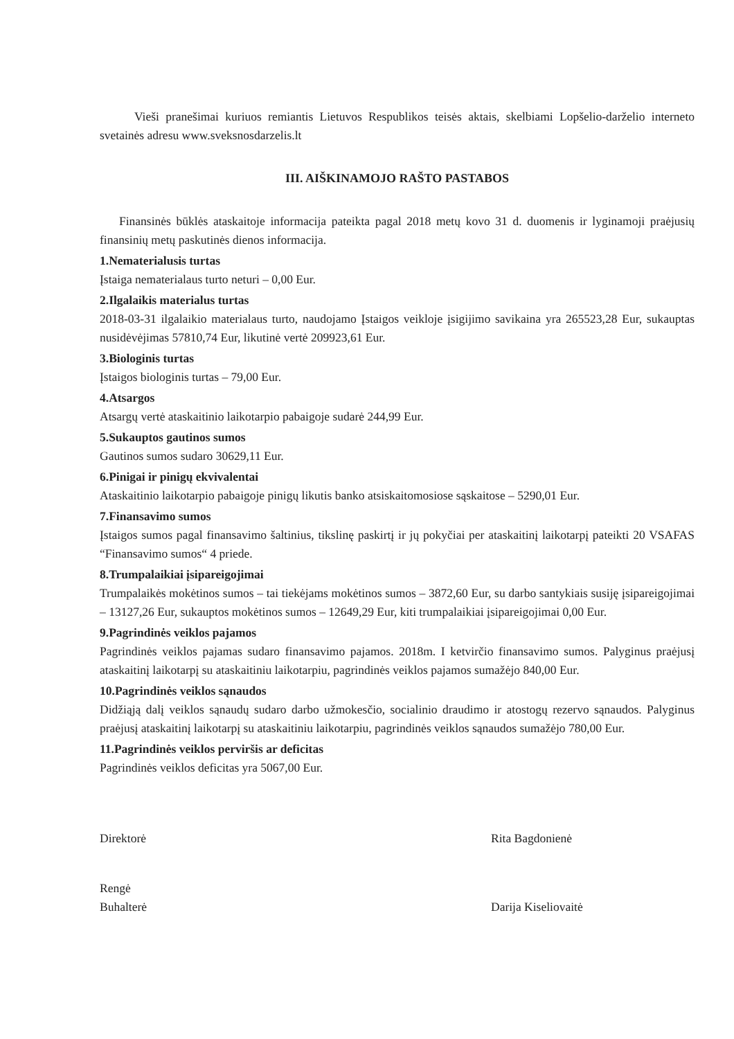Vieši pranešimai kuriuos remiantis Lietuvos Respublikos teisės aktais, skelbiami Lopšelio-darželio interneto svetainės adresu www.sveksnosdarzelis.lt
III. AIŠKINAMOJO RAŠTO PASTABOS
Finansinės būklės ataskaitoje informacija pateikta pagal 2018 metų kovo 31 d. duomenis ir lyginamoji praėjusių finansinių metų paskutinės dienos informacija.
1.Nematerialusis turtas
Įstaiga nematerialaus turto neturi – 0,00 Eur.
2.Ilgalaikis materialus turtas
2018-03-31 ilgalaikio materialaus turto, naudojamo Įstaigos veikloje įsigijimo savikaina yra 265523,28 Eur, sukauptas nusidėvėjimas 57810,74 Eur, likutinė vertė 209923,61 Eur.
3.Biologinis turtas
Įstaigos biologinis turtas – 79,00 Eur.
4.Atsargos
Atsargų vertė ataskaitinio laikotarpio pabaigoje sudarė 244,99 Eur.
5.Sukauptos gautinos sumos
Gautinos sumos sudaro 30629,11 Eur.
6.Pinigai ir pinigų ekvivalentai
Ataskaitinio laikotarpio pabaigoje pinigų likutis banko atsiskaitomosiose sąskaitose – 5290,01 Eur.
7.Finansavimo sumos
Įstaigos sumos pagal finansavimo šaltinius, tikslinę paskirtį ir jų pokyčiai per ataskaitinį laikotarpį pateikti 20 VSAFAS “Finansavimo sumos“ 4 priede.
8.Trumpalaikiai įsipareigojimai
Trumpalaikės mokėtinos sumos – tai tiekėjams mokėtinos sumos – 3872,60 Eur, su darbo santykiais susiję įsipareigojimai – 13127,26 Eur, sukauptos mokėtinos sumos – 12649,29 Eur, kiti trumpalaikiai įsipareigojimai 0,00 Eur.
9.Pagrindinės veiklos pajamos
Pagrindinės veiklos pajamas sudaro finansavimo pajamos. 2018m. I ketvirčio finansavimo sumos. Palyginus praėjusį ataskaitinį laikotarpį su ataskaitiniu laikotarpiu, pagrindinės veiklos pajamos sumažėjo 840,00 Eur.
10.Pagrindinės veiklos sąnaudos
Didžiąją dalį veiklos sąnaudų sudaro darbo užmokesčio, socialinio draudimo ir atostogų rezervo sąnaudos. Palyginus praėjusį ataskaitinį laikotarpį su ataskaitiniu laikotarpiu, pagrindinės veiklos sąnaudos sumažėjo 780,00 Eur.
11.Pagrindinės veiklos perviršis ar deficitas
Pagrindinės veiklos deficitas yra 5067,00 Eur.
Direktorė Rita Bagdonienė
Rengė
Buhalterė
Darija Kiseliovaitė